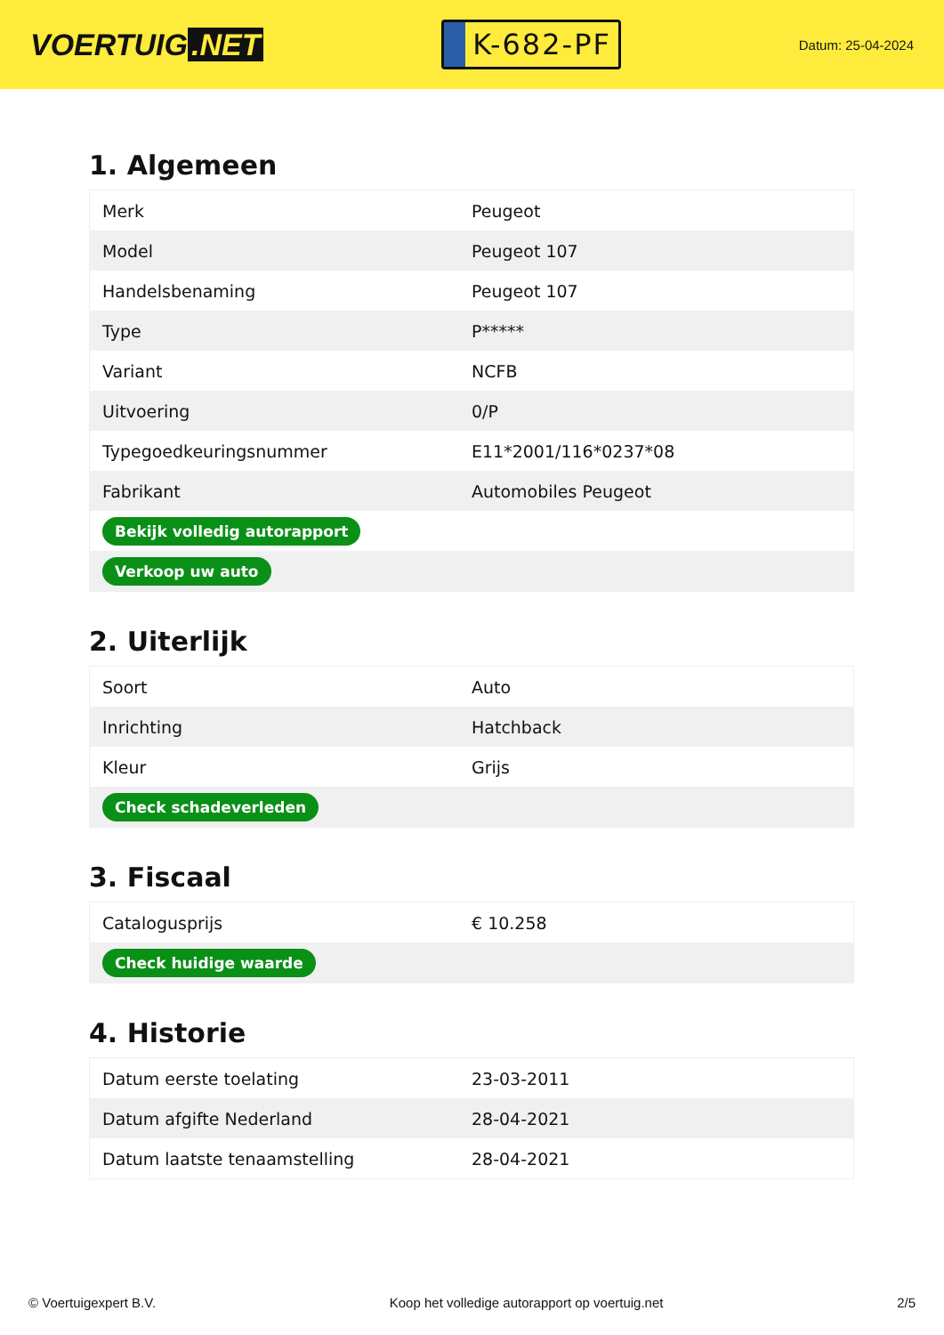VOERTUIG.NET
K-682-PF
Datum: 25-04-2024
1. Algemeen
| Merk | Peugeot |
| Model | Peugeot 107 |
| Handelsbenaming | Peugeot 107 |
| Type | P***** |
| Variant | NCFB |
| Uitvoering | 0/P |
| Typegoedkeuringsnummer | E11*2001/116*0237*08 |
| Fabrikant | Automobiles Peugeot |
| Bekijk volledig autorapport | |
| Verkoop uw auto | |
2. Uiterlijk
| Soort | Auto |
| Inrichting | Hatchback |
| Kleur | Grijs |
| Check schadeverleden | |
3. Fiscaal
| Catalogusprijs | € 10.258 |
| Check huidige waarde | |
4. Historie
| Datum eerste toelating | 23-03-2011 |
| Datum afgifte Nederland | 28-04-2021 |
| Datum laatste tenaamstelling | 28-04-2021 |
© Voertuigexpert B.V. Koop het volledige autorapport op voertuig.net 2/5